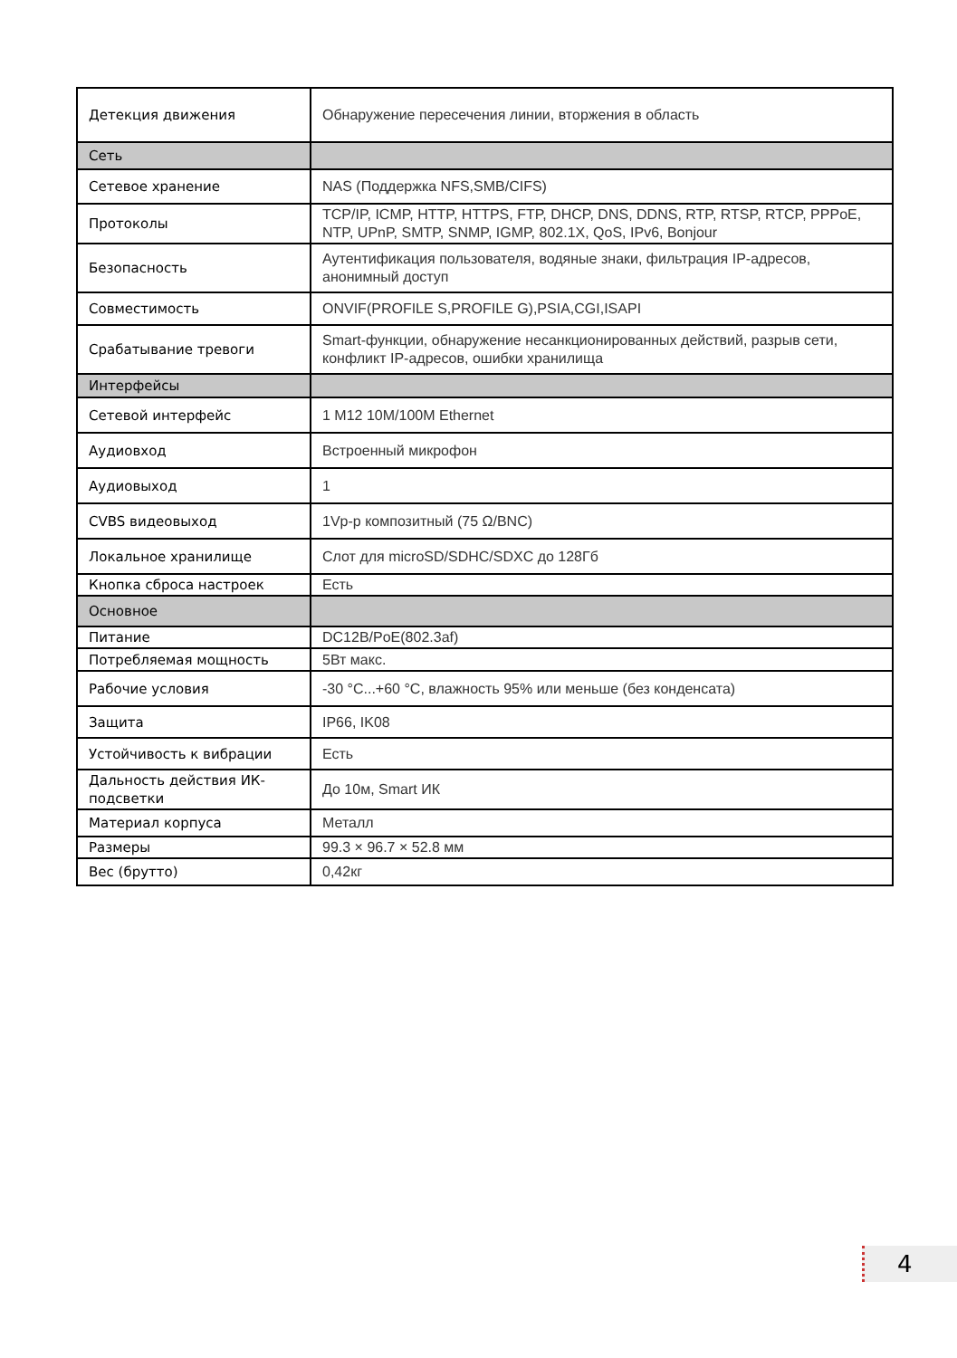| Детекция движения | Обнаружение пересечения линии, вторжения в область |
| Сеть | |
| Сетевое хранение | NAS (Поддержка NFS,SMB/CIFS) |
| Протоколы | TCP/IP, ICMP, HTTP, HTTPS, FTP, DHCP, DNS, DDNS, RTP, RTSP, RTCP, PPPoE, NTP, UPnP, SMTP, SNMP, IGMP, 802.1X, QoS, IPv6, Bonjour |
| Безопасность | Аутентификация пользователя, водяные знаки, фильтрация IP-адресов, анонимный доступ |
| Совместимость | ONVIF(PROFILE S,PROFILE G),PSIA,CGI,ISAPI |
| Срабатывание тревоги | Smart-функции, обнаружение несанкционированных действий, разрыв сети, конфликт IP-адресов, ошибки хранилища |
| Интерфейсы | |
| Сетевой интерфейс | 1 M12 10M/100M Ethernet |
| Аудиовход | Встроенный микрофон |
| Аудиовыход | 1 |
| CVBS видеовыход | 1Vp-p композитный (75 Ω/BNC) |
| Локальное хранилище | Слот для microSD/SDHC/SDXC до 128Гб |
| Кнопка сброса настроек | Есть |
| Основное | |
| Питание | DC12В/PoE(802.3af) |
| Потребляемая мощность | 5Вт макс. |
| Рабочие условия | -30 °C...+60 °C, влажность 95% или меньше (без конденсата) |
| Защита | IP66, IK08 |
| Устойчивость к вибрации | Есть |
| Дальность действия ИК-подсветки | До 10м, Smart ИК |
| Материал корпуса | Металл |
| Размеры | 99.3 × 96.7 × 52.8 мм |
| Вес (брутто) | 0,42кг |
4